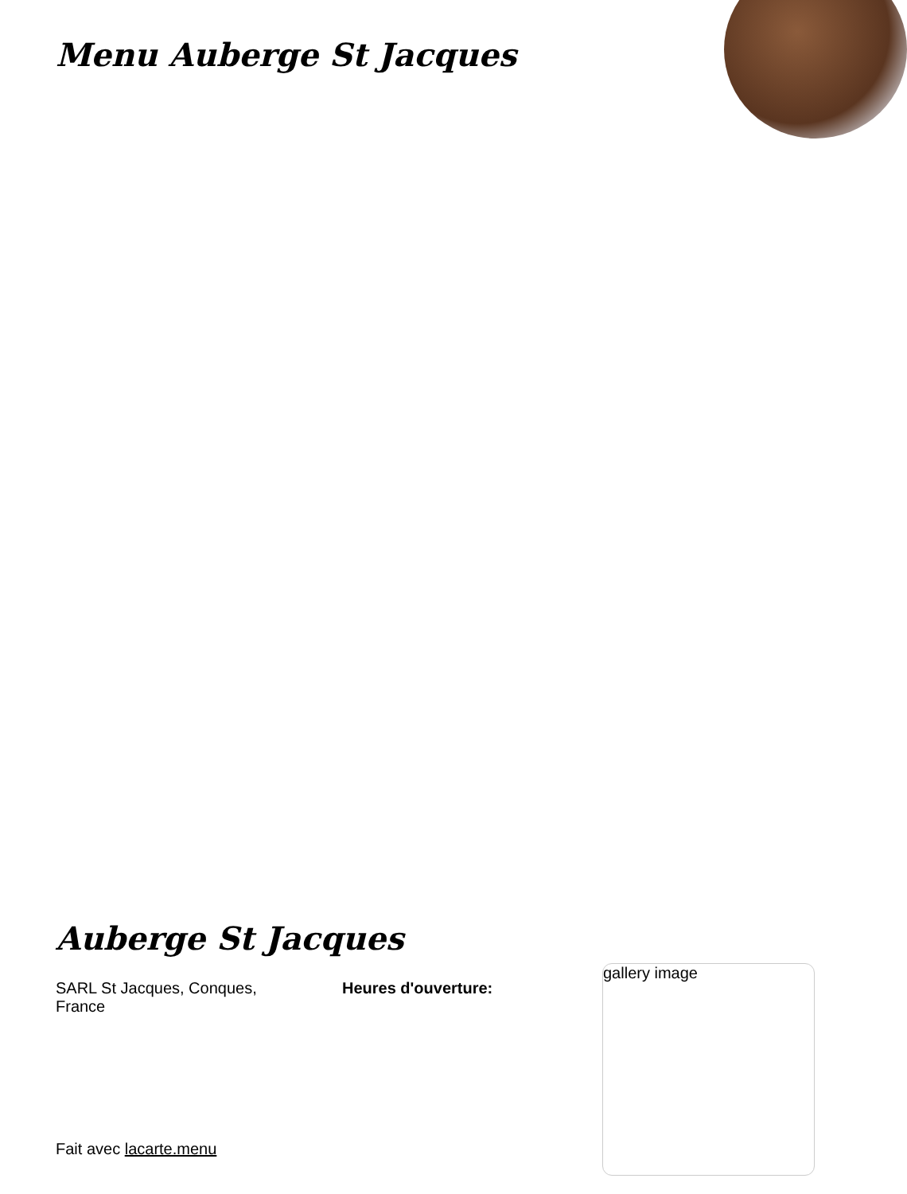Menu Auberge St Jacques
Auberge St Jacques
SARL St Jacques, Conques, France
Heures d'ouverture:
gallery image
Fait avec lacarte.menu